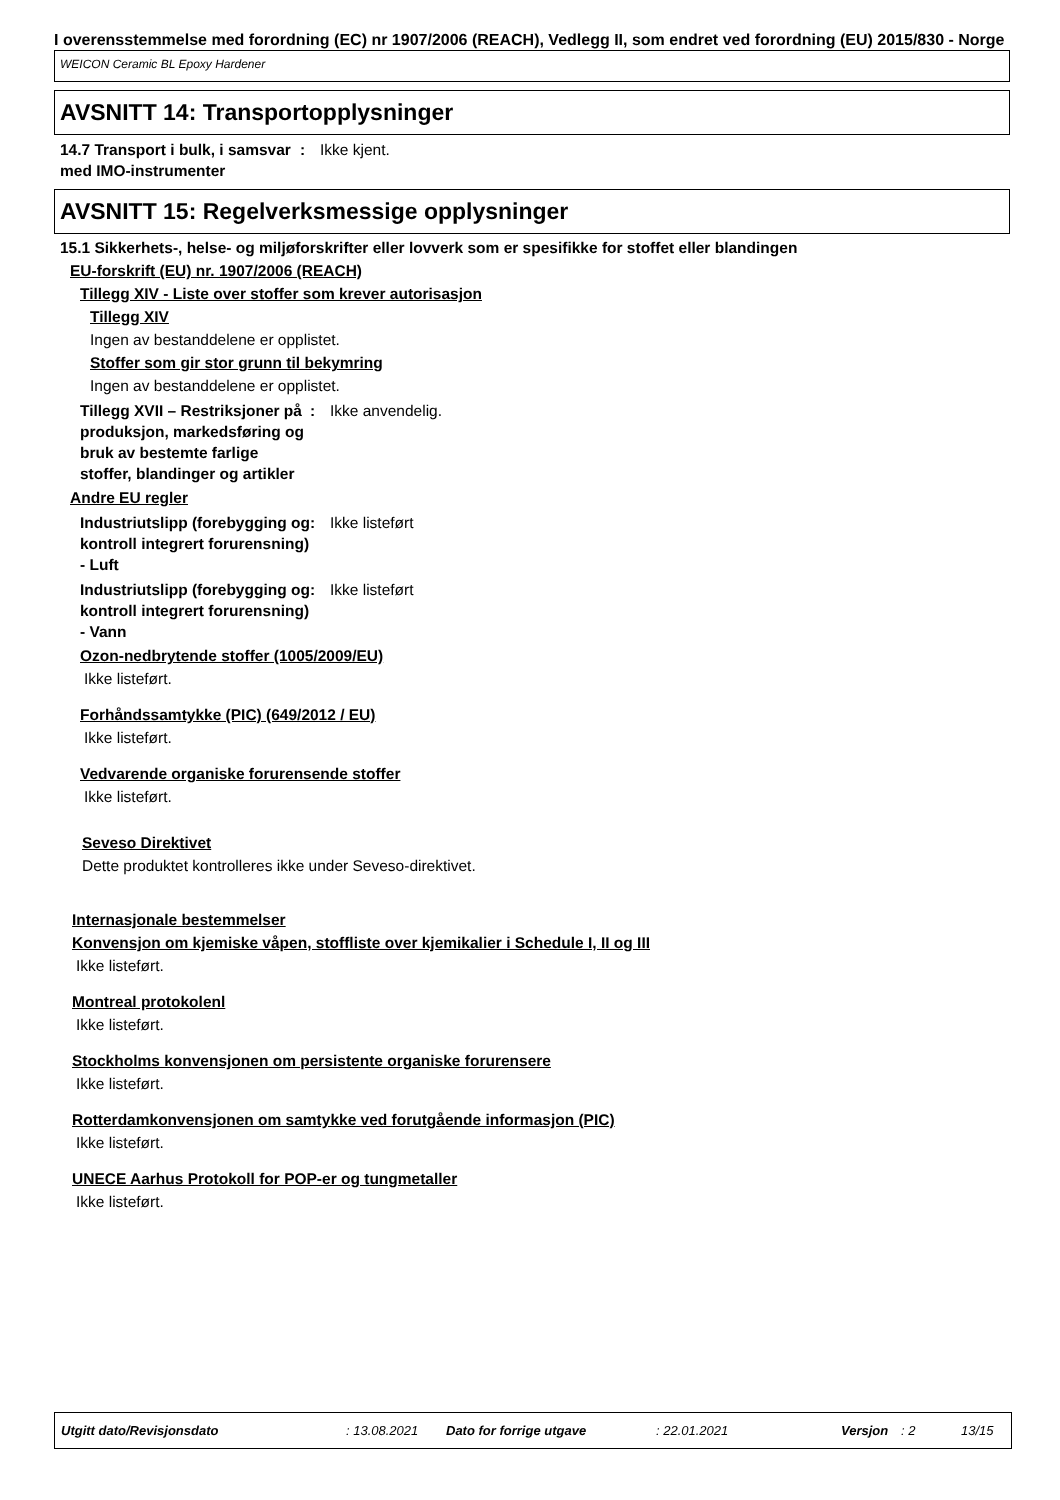I overensstemmelse med forordning (EC) nr 1907/2006 (REACH), Vedlegg II, som endret ved forordning (EU) 2015/830 - Norge
WEICON Ceramic BL Epoxy Hardener
AVSNITT 14: Transportopplysninger
14.7 Transport i bulk, i samsvar med IMO-instrumenter
: Ikke kjent.
AVSNITT 15: Regelverksmessige opplysninger
15.1 Sikkerhets-, helse- og miljøforskrifter eller lovverk som er spesifikke for stoffet eller blandingen
EU-forskrift (EU) nr. 1907/2006 (REACH)
Tillegg XIV - Liste over stoffer som krever autorisasjon
Tillegg XIV
Ingen av bestanddelene er opplistet.
Stoffer som gir stor grunn til bekymring
Ingen av bestanddelene er opplistet.
Tillegg XVII – Restriksjoner på produksjon, markedsføring og bruk av bestemte farlige stoffer, blandinger og artikler
: Ikke anvendelig.
Andre EU regler
Industriutslipp (forebygging og kontroll integrert forurensning) - Luft
: Ikke listeført
Industriutslipp (forebygging og kontroll integrert forurensning) - Vann
: Ikke listeført
Ozon-nedbrytende stoffer (1005/2009/EU)
Ikke listeført.
Forhåndssamtykke (PIC) (649/2012 / EU)
Ikke listeført.
Vedvarende organiske forurensende stoffer
Ikke listeført.
Seveso Direktivet
Dette produktet kontrolleres ikke under Seveso-direktivet.
Internasjonale bestemmelser
Konvensjon om kjemiske våpen, stoffliste over kjemikalier i Schedule I, II og III
Ikke listeført.
Montreal protokolenl
Ikke listeført.
Stockholms konvensjonen om persistente organiske forurensere
Ikke listeført.
Rotterdamkonvensjonen om samtykke ved forutgående informasjon (PIC)
Ikke listeført.
UNECE Aarhus Protokoll for POP-er og tungmetaller
Ikke listeført.
Utgitt dato/Revisjonsdato: 13.08.2021 Dato for forrige utgave: 22.01.2021 Versjon: 2 13/15